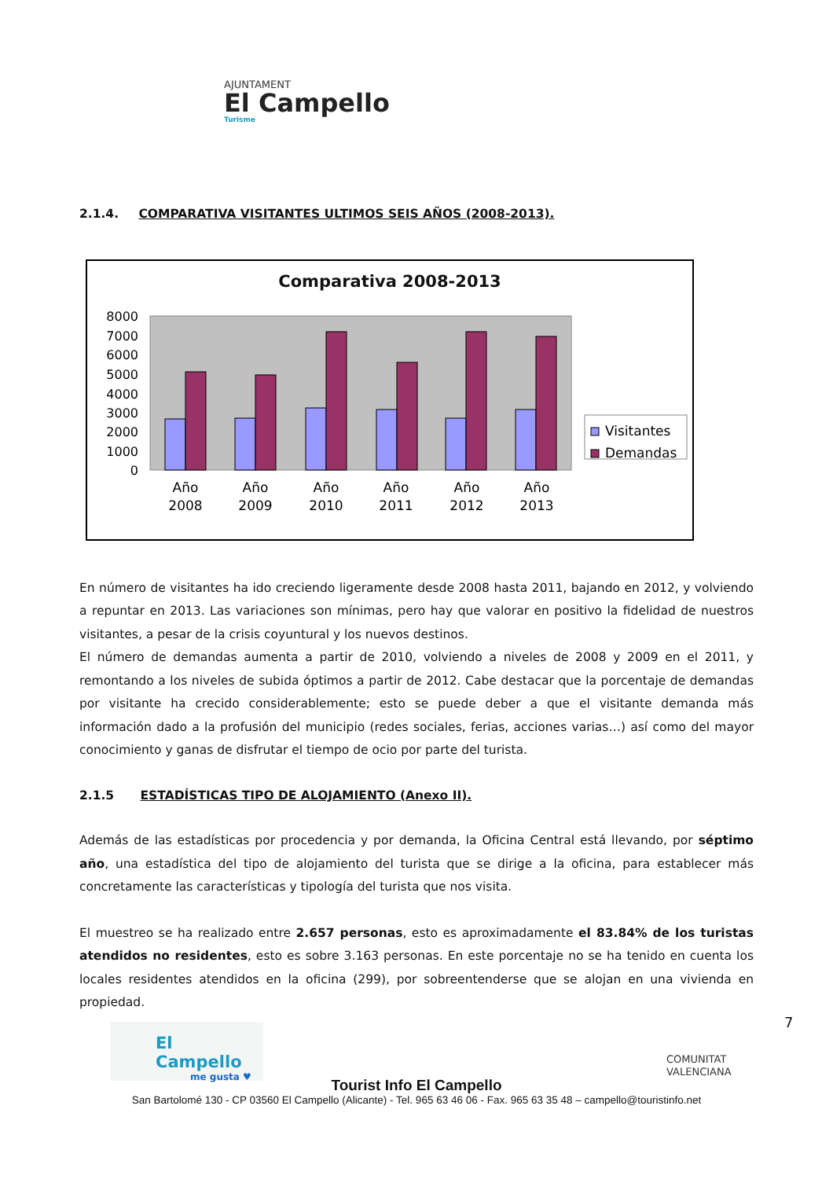AJUNTAMENT
El Campello
Turisme
2.1.4. COMPARATIVA VISITANTES ULTIMOS SEIS AÑOS (2008-2013).
Comparativa 2008-2013
8000
7000
6000
5000
4000
3000
2000
1000
0
Año
2008
Año
2009
Año
2010
Año
2011
Año
2012
Año
2013
Visitantes
Demandas
En número de visitantes ha ido creciendo ligeramente desde 2008 hasta 2011, bajando en 2012, y volviendo a repuntar en 2013. Las variaciones son mínimas, pero hay que valorar en positivo la fidelidad de nuestros visitantes, a pesar de la crisis coyuntural y los nuevos destinos.
El número de demandas aumenta a partir de 2010, volviendo a niveles de 2008 y 2009 en el 2011, y remontando a los niveles de subida óptimos a partir de 2012. Cabe destacar que la porcentaje de demandas por visitante ha crecido considerablemente; esto se puede deber a que el visitante demanda más información dado a la profusión del municipio (redes sociales, ferias, acciones varias…) así como del mayor conocimiento y ganas de disfrutar el tiempo de ocio por parte del turista.
2.1.5 ESTADÍSTICAS TIPO DE ALOJAMIENTO (Anexo II).
Además de las estadísticas por procedencia y por demanda, la Oficina Central está llevando, por séptimo año, una estadística del tipo de alojamiento del turista que se dirige a la oficina, para establecer más concretamente las características y tipología del turista que nos visita.
El muestreo se ha realizado entre 2.657 personas, esto es aproximadamente el 83.84% de los turistas atendidos no residentes, esto es sobre 3.163 personas. En este porcentaje no se ha tenido en cuenta los locales residentes atendidos en la oficina (299), por sobreentenderse que se alojan en una vivienda en propiedad.
El Campello
me gusta ♥
COMUNITAT
VALENCIANA
7
Tourist Info El Campello
San Bartolomé 130 - CP 03560 El Campello (Alicante) - Tel. 965 63 46 06 - Fax. 965 63 35 48 – campello@touristinfo.net